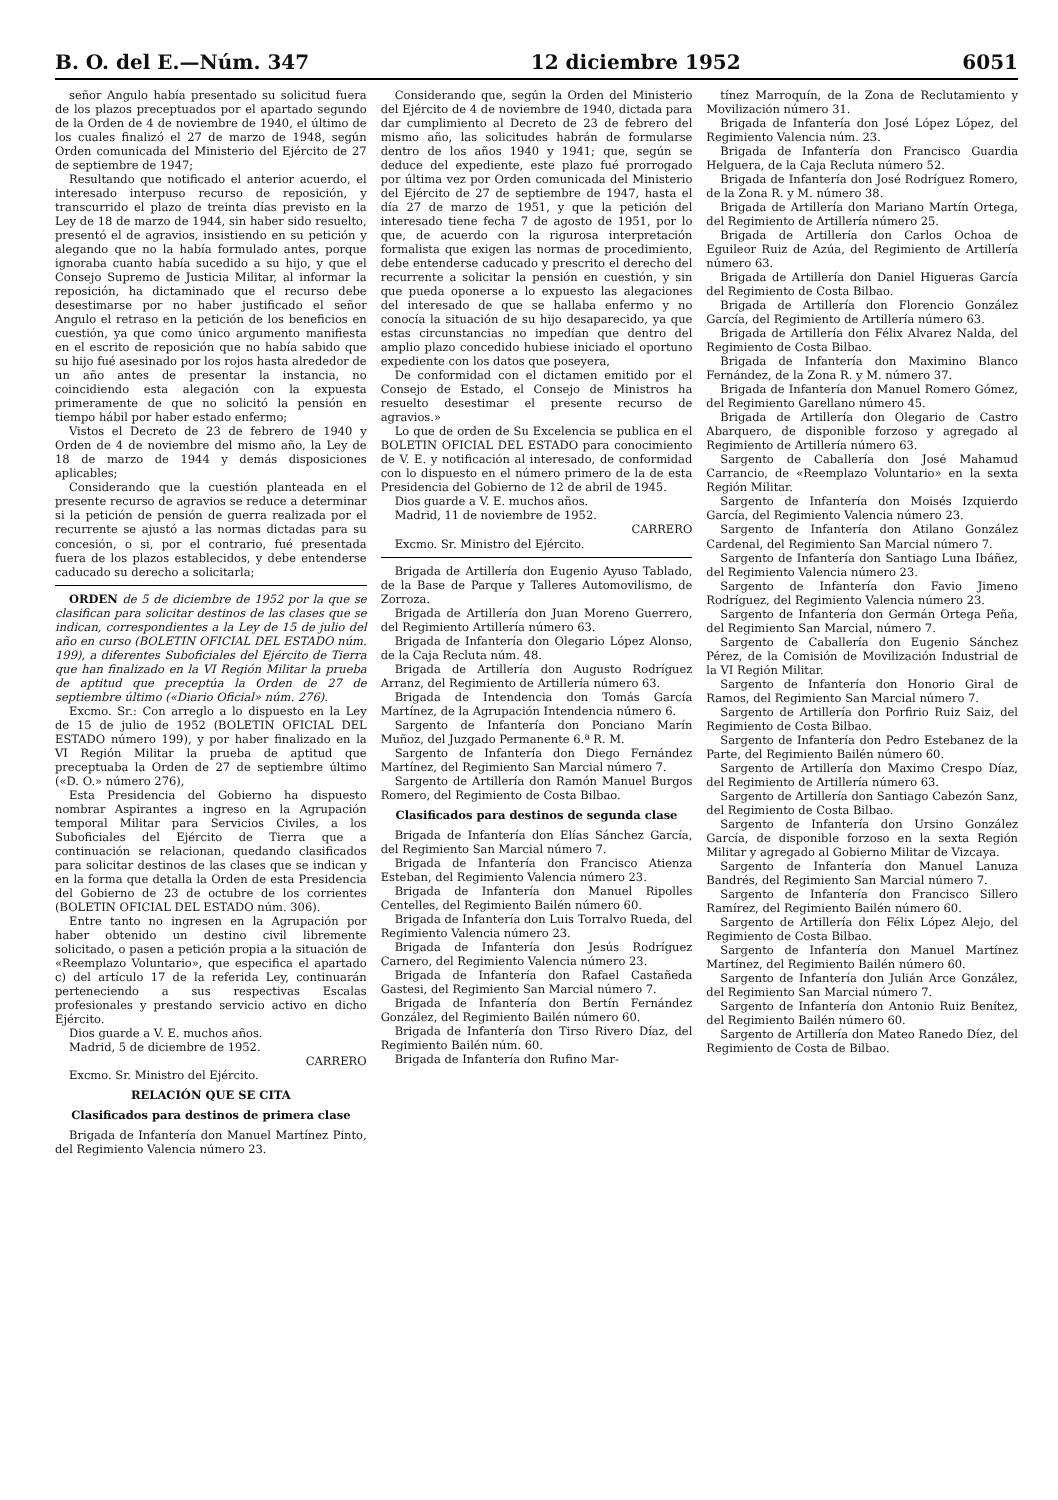B. O. del E.—Núm. 347 12 diciembre 1952 6051
señor Angulo había presentado su solicitud fuera de los plazos preceptuados por el apartado segundo de la Orden de 4 de noviembre de 1940, el último de los cuales finalizó el 27 de marzo de 1948, según Orden comunicada del Ministerio del Ejército de 27 de septiembre de 1947;
Resultando que notificado el anterior acuerdo, el interesado interpuso recurso de reposición, y transcurrido el plazo de treinta días previsto en la Ley de 18 de marzo de 1944, sin haber sido resuelto, presentó el de agravios, insistiendo en su petición y alegando que no la había formulado antes, porque ignoraba cuanto había sucedido a su hijo, y que el Consejo Supremo de Justicia Militar, al informar la reposición, ha dictaminado que el recurso debe desestimarse por no haber justificado el señor Angulo el retraso en la petición de los beneficios en cuestión, ya que como único argumento manifiesta en el escrito de reposición que no había sabido que su hijo fué asesinado por los rojos hasta alrededor de un año antes de presentar la instancia, no coincidiendo esta alegación con la expuesta primeramente de que no solicitó la pensión en tiempo hábil por haber estado enfermo;
Vistos el Decreto de 23 de febrero de 1940 y Orden de 4 de noviembre del mismo año, la Ley de 18 de marzo de 1944 y demás disposiciones aplicables;
Considerando que la cuestión planteada en el presente recurso de agravios se reduce a determinar si la petición de pensión de guerra realizada por el recurrente se ajustó a las normas dictadas para su concesión, o si, por el contrario, fué presentada fuera de los plazos establecidos, y debe entenderse caducado su derecho a solicitarla;
ORDEN de 5 de diciembre de 1952 por la que se clasifican para solicitar destinos de las clases que se indican, correspondientes a la Ley de 15 de julio del año en curso (BOLETIN OFICIAL DEL ESTADO núm. 199), a diferentes Suboficiales del Ejército de Tierra que han finalizado en la VI Región Militar la prueba de aptitud que preceptúa la Orden de 27 de septiembre último («Diario Oficial» núm. 276).
Excmo. Sr.: Con arreglo a lo dispuesto en la Ley de 15 de julio de 1952 (BOLETIN OFICIAL DEL ESTADO número 199), y por haber finalizado en la VI Región Militar la prueba de aptitud que preceptuaba la Orden de 27 de septiembre último («D. O.» número 276),
Esta Presidencia del Gobierno ha dispuesto nombrar Aspirantes a ingreso en la Agrupación temporal Militar para Servicios Civiles, a los Suboficiales del Ejército de Tierra que a continuación se relacionan, quedando clasificados para solicitar destinos de las clases que se indican y en la forma que detalla la Orden de esta Presidencia del Gobierno de 23 de octubre de los corrientes (BOLETIN OFICIAL DEL ESTADO núm. 306).
Entre tanto no ingresen en la Agrupación por haber obtenido un destino civil libremente solicitado, o pasen a petición propia a la situación de «Reemplazo Voluntario», que especifica el apartado c) del artículo 17 de la referida Ley, continuarán perteneciendo a sus respectivas Escalas profesionales y prestando servicio activo en dicho Ejército.
Dios guarde a V. E. muchos años.
Madrid, 5 de diciembre de 1952.
CARRERO
Excmo. Sr. Ministro del Ejército.
RELACIÓN QUE SE CITA
Clasificados para destinos de primera clase
Brigada de Infantería don Manuel Martínez Pinto, del Regimiento Valencia número 23.
Considerando que, según la Orden del Ministerio del Ejército de 4 de noviembre de 1940, dictada para dar cumplimiento al Decreto de 23 de febrero del mismo año, las solicitudes habrán de formularse dentro de los años 1940 y 1941; que, según se deduce del expediente, este plazo fué prorrogado por última vez por Orden comunicada del Ministerio del Ejército de 27 de septiembre de 1947, hasta el día 27 de marzo de 1951, y que la petición del interesado tiene fecha 7 de agosto de 1951, por lo que, de acuerdo con la rigurosa interpretación formalista que exigen las normas de procedimiento, debe entenderse caducado y prescrito el derecho del recurrente a solicitar la pensión en cuestión, y sin que pueda oponerse a lo expuesto las alegaciones del interesado de que se hallaba enfermo y no conocía la situación de su hijo desaparecido, ya que estas circunstancias no impedían que dentro del amplio plazo concedido hubiese iniciado el oportuno expediente con los datos que poseyera,
De conformidad con el dictamen emitido por el Consejo de Estado, el Consejo de Ministros ha resuelto desestimar el presente recurso de agravios.»
Lo que de orden de Su Excelencia se publica en el BOLETIN OFICIAL DEL ESTADO para conocimiento de V. E. y notificación al interesado, de conformidad con lo dispuesto en el número primero de la de esta Presidencia del Gobierno de 12 de abril de 1945.
Dios guarde a V. E. muchos años.
Madrid, 11 de noviembre de 1952.
CARRERO
Excmo. Sr. Ministro del Ejército.
Brigada de Artillería don Eugenio Ayuso Tablado, de la Base de Parque y Talleres Automovilismo, de Zorroza.
Brigada de Artillería don Juan Moreno Guerrero, del Regimiento Artillería número 63.
Brigada de Infantería don Olegario López Alonso, de la Caja Recluta núm. 48.
Brigada de Artillería don Augusto Rodríguez Arranz, del Regimiento de Artillería número 63.
Brigada de Intendencia don Tomás García Martínez, de la Agrupación Intendencia número 6.
Sargento de Infantería don Ponciano Marín Muñoz, del Juzgado Permanente 6.ª R. M.
Sargento de Infantería don Diego Fernández Martínez, del Regimiento San Marcial número 7.
Sargento de Artillería don Ramón Manuel Burgos Romero, del Regimiento de Costa Bilbao.
Clasificados para destinos de segunda clase
Brigada de Infantería don Elías Sánchez García, del Regimiento San Marcial número 7.
Brigada de Infantería don Francisco Atienza Esteban, del Regimiento Valencia número 23.
Brigada de Infantería don Manuel Ripolles Centelles, del Regimiento Bailén número 60.
Brigada de Infantería don Luis Torralvo Rueda, del Regimiento Valencia número 23.
Brigada de Infantería don Jesús Rodríguez Carnero, del Regimiento Valencia número 23.
Brigada de Infantería don Rafael Castañeda Gastesi, del Regimiento San Marcial número 7.
Brigada de Infantería don Bertín Fernández González, del Regimiento Bailén número 60.
Brigada de Infantería don Tirso Rivero Díaz, del Regimiento Bailén núm. 60.
Brigada de Infantería don Rufino Mar-
tínez Marroquín, de la Zona de Reclutamiento y Movilización número 31.
Brigada de Infantería don José López López, del Regimiento Valencia núm. 23.
Brigada de Infantería don Francisco Guardia Helguera, de la Caja Recluta número 52.
Brigada de Infantería don José Rodríguez Romero, de la Zona R. y M. número 38.
Brigada de Artillería don Mariano Martín Ortega, del Regimiento de Artillería número 25.
Brigada de Artillería don Carlos Ochoa de Eguileor Ruiz de Azúa, del Regimiento de Artillería número 63.
Brigada de Artillería don Daniel Higueras García del Regimiento de Costa Bilbao.
Brigada de Artillería don Florencio González García, del Regimiento de Artillería número 63.
Brigada de Artillería don Félix Alvarez Nalda, del Regimiento de Costa Bilbao.
Brigada de Infantería don Maximino Blanco Fernández, de la Zona R. y M. número 37.
Brigada de Infantería don Manuel Romero Gómez, del Regimiento Garellano número 45.
Brigada de Artillería don Olegario de Castro Abarquero, de disponible forzoso y agregado al Regimiento de Artillería número 63.
Sargento de Caballería don José Mahamud Carrancio, de «Reemplazo Voluntario» en la sexta Región Militar.
Sargento de Infantería don Moisés Izquierdo García, del Regimiento Valencia número 23.
Sargento de Infantería don Atilano González Cardenal, del Regimiento San Marcial número 7.
Sargento de Infantería don Santiago Luna Ibáñez, del Regimiento Valencia número 23.
Sargento de Infantería don Favio Jimeno Rodríguez, del Regimiento Valencia número 23.
Sargento de Infantería don Germán Ortega Peña, del Regimiento San Marcial, número 7.
Sargento de Caballería don Eugenio Sánchez Pérez, de la Comisión de Movilización Industrial de la VI Región Militar.
Sargento de Infantería don Honorio Giral de Ramos, del Regimiento San Marcial número 7.
Sargento de Artillería don Porfirio Ruiz Saiz, del Regimiento de Costa Bilbao.
Sargento de Infantería don Pedro Estebanez de la Parte, del Regimiento Bailén número 60.
Sargento de Artillería don Maximo Crespo Díaz, del Regimiento de Artillería número 63.
Sargento de Artillería don Santiago Cabezón Sanz, del Regimiento de Costa Bilbao.
Sargento de Infantería don Ursino González García, de disponible forzoso en la sexta Región Militar y agregado al Gobierno Militar de Vizcaya.
Sargento de Infantería don Manuel Lanuza Bandrés, del Regimiento San Marcial número 7.
Sargento de Infantería don Francisco Sillero Ramírez, del Regimiento Bailén número 60.
Sargento de Artillería don Félix López Alejo, del Regimiento de Costa Bilbao.
Sargento de Infantería don Manuel Martínez Martínez, del Regimiento Bailén número 60.
Sargento de Infantería don Julián Arce González, del Regimiento San Marcial número 7.
Sargento de Infantería don Antonio Ruiz Benítez, del Regimiento Bailén número 60.
Sargento de Artillería don Mateo Ranedo Díez, del Regimiento de Costa de Bilbao.